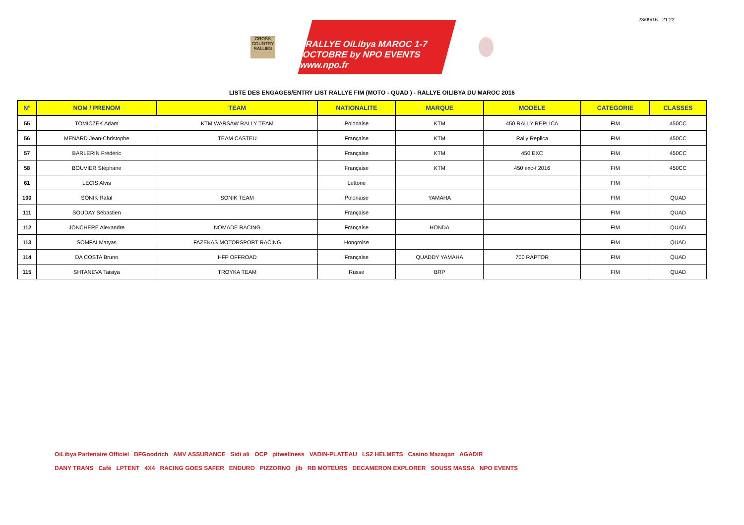23/09/16 - 21:22
CROSS COUNTRY RALLIES
RALLYE OiLibya MAROC 1-7 OCTOBRE by NPO EVENTS www.npo.fr
LISTE DES ENGAGES/ENTRY LIST RALLYE FIM (MOTO - QUAD ) - RALLYE OILIBYA DU MAROC 2016
| N° | NOM / PRENOM | TEAM | NATIONALITE | MARQUE | MODELE | CATEGORIE | CLASSES |
| --- | --- | --- | --- | --- | --- | --- | --- |
| 55 | TOMICZEK Adam | KTM WARSAW RALLY TEAM | Polonaise | KTM | 450 RALLY REPLICA | FIM | 450CC |
| 56 | MENARD Jean-Christophe | TEAM CASTEU | Française | KTM | Rally Replica | FIM | 450CC |
| 57 | BARLERIN Frédéric | | Française | KTM | 450 EXC | FIM | 450CC |
| 58 | BOUVIER Stéphane | | Française | KTM | 450 exc-f 2016 | FIM | 450CC |
| 61 | LECIS Alvis | | Lettone | | | FIM | |
| 100 | SONIK Rafal | SONIK TEAM | Polonaise | YAMAHA | | FIM | QUAD |
| 111 | SOUDAY Sébastien | | Française | | | FIM | QUAD |
| 112 | JONCHERE Alexandre | NOMADE RACING | Française | HONDA | | FIM | QUAD |
| 113 | SOMFAI Matyas | FAZEKAS MOTORSPORT RACING | Hongroise | | | FIM | QUAD |
| 114 | DA COSTA Bruno | HFP OFFROAD | Française | QUADDY YAMAHA | 700 RAPTOR | FIM | QUAD |
| 115 | SHTANEVA Taisiya | TROYKA TEAM | Russe | BRP | | FIM | QUAD |
OiLibya Partenaire Officiel BFGoodrich AMV ASSURANCE Sidi ali OCP pitwellness VADIN-PLATEAU LS2 HELMETS Casino Mazagan AGADIR
DANY TRANS Café LPTENT 4X4 RACING GOES SAFER ENDURO PIZZORNO jlb RB MOTEURS DECAMERON EXPLORER SOUSS MASSA NPO EVENTS